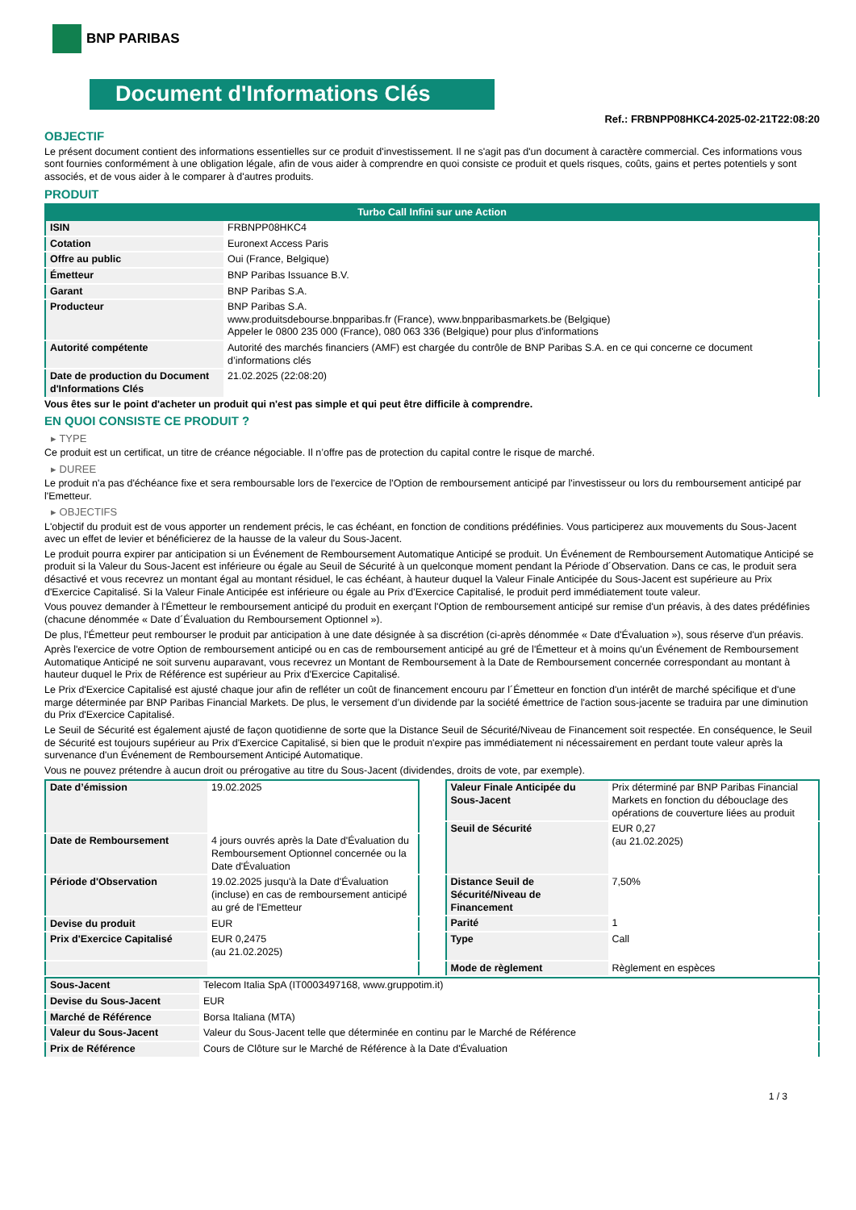BNP PARIBAS
Document d'Informations Clés
Ref.: FRBNPP08HKC4-2025-02-21T22:08:20
OBJECTIF
Le présent document contient des informations essentielles sur ce produit d'investissement. Il ne s'agit pas d'un document à caractère commercial. Ces informations vous sont fournies conformément à une obligation légale, afin de vous aider à comprendre en quoi consiste ce produit et quels risques, coûts, gains et pertes potentiels y sont associés, et de vous aider à le comparer à d'autres produits.
PRODUIT
| Turbo Call Infini sur une Action | |
| --- | --- |
| ISIN | FRBNPP08HKC4 |
| Cotation | Euronext Access Paris |
| Offre au public | Oui (France, Belgique) |
| Émetteur | BNP Paribas Issuance B.V. |
| Garant | BNP Paribas S.A. |
| Producteur | BNP Paribas S.A. www.produitsdebourse.bnpparibas.fr (France), www.bnpparibasmarkets.be (Belgique) Appeler le 0800 235 000 (France), 080 063 336 (Belgique) pour plus d'informations |
| Autorité compétente | Autorité des marchés financiers (AMF) est chargée du contrôle de BNP Paribas S.A. en ce qui concerne ce document d’informations clés |
| Date de production du Document d'Informations Clés | 21.02.2025 (22:08:20) |
Vous êtes sur le point d'acheter un produit qui n'est pas simple et qui peut être difficile à comprendre.
EN QUOI CONSISTE CE PRODUIT ?
▸ TYPE
Ce produit est un certificat, un titre de créance négociable. Il n’offre pas de protection du capital contre le risque de marché.
▸ DUREE
Le produit n'a pas d'échéance fixe et sera remboursable lors de l'exercice de l'Option de remboursement anticipé par l'investisseur ou lors du remboursement anticipé par l'Emetteur.
▸ OBJECTIFS
L'objectif du produit est de vous apporter un rendement précis, le cas échéant, en fonction de conditions prédéfinies. Vous participerez aux mouvements du Sous-Jacent avec un effet de levier et bénéficierez de la hausse de la valeur du Sous-Jacent.
Le produit pourra expirer par anticipation si un Événement de Remboursement Automatique Anticipé se produit. Un Événement de Remboursement Automatique Anticipé se produit si la Valeur du Sous-Jacent est inférieure ou égale au Seuil de Sécurité à un quelconque moment pendant la Période d´Observation. Dans ce cas, le produit sera désactivé et vous recevrez un montant égal au montant résiduel, le cas échéant, à hauteur duquel la Valeur Finale Anticipée du Sous-Jacent est supérieure au Prix d'Exercice Capitalisé. Si la Valeur Finale Anticipée est inférieure ou égale au Prix d'Exercice Capitalisé, le produit perd immédiatement toute valeur.
Vous pouvez demander à l'Émetteur le remboursement anticipé du produit en exerçant l'Option de remboursement anticipé sur remise d'un préavis, à des dates prédéfinies (chacune dénommée « Date d´Évaluation du Remboursement Optionnel »).
De plus, l'Émetteur peut rembourser le produit par anticipation à une date désignée à sa discrétion (ci-après dénommée « Date d'Évaluation »), sous réserve d'un préavis.
Après l'exercice de votre Option de remboursement anticipé ou en cas de remboursement anticipé au gré de l'Émetteur et à moins qu'un Événement de Remboursement Automatique Anticipé ne soit survenu auparavant, vous recevrez un Montant de Remboursement à la Date de Remboursement concernée correspondant au montant à hauteur duquel le Prix de Référence est supérieur au Prix d'Exercice Capitalisé.
Le Prix d'Exercice Capitalisé est ajusté chaque jour afin de refléter un coût de financement encouru par l´Émetteur en fonction d'un intérêt de marché spécifique et d'une marge déterminée par BNP Paribas Financial Markets. De plus, le versement d’un dividende par la société émettrice de l'action sous-jacente se traduira par une diminution du Prix d'Exercice Capitalisé.
Le Seuil de Sécurité est également ajusté de façon quotidienne de sorte que la Distance Seuil de Sécurité/Niveau de Financement soit respectée. En conséquence, le Seuil de Sécurité est toujours supérieur au Prix d'Exercice Capitalisé, si bien que le produit n'expire pas immédiatement ni nécessairement en perdant toute valeur après la survenance d'un Événement de Remboursement Anticipé Automatique.
Vous ne pouvez prétendre à aucun droit ou prérogative au titre du Sous-Jacent (dividendes, droits de vote, par exemple).
| Date d’émission | 19.02.2025 |
| Date de Remboursement | 4 jours ouvrés après la Date d'Évaluation du Remboursement Optionnel concernée ou la Date d'Évaluation |
| Période d'Observation | 19.02.2025 jusqu'à la Date d'Évaluation (incluse) en cas de remboursement anticipé au gré de l'Emetteur |
| Devise du produit | EUR |
| Prix d'Exercice Capitalisé | EUR 0,2475 (au 21.02.2025) |
| Valeur Finale Anticipée du Sous-Jacent | Prix déterminé par BNP Paribas Financial Markets en fonction du débouclage des opérations de couverture liées au produit |
| Seuil de Sécurité | EUR 0,27 (au 21.02.2025) |
| Distance Seuil de Sécurité/Niveau de Financement | 7,50% |
| Parité | 1 |
| Type | Call |
| Mode de règlement | Règlement en espèces |
| Sous-Jacent | Telecom Italia SpA (IT0003497168, www.gruppotim.it) |
| Devise du Sous-Jacent | EUR |
| Marché de Référence | Borsa Italiana (MTA) |
| Valeur du Sous-Jacent | Valeur du Sous-Jacent telle que déterminée en continu par le Marché de Référence |
| Prix de Référence | Cours de Clôture sur le Marché de Référence à la Date d'Évaluation |
1 / 3